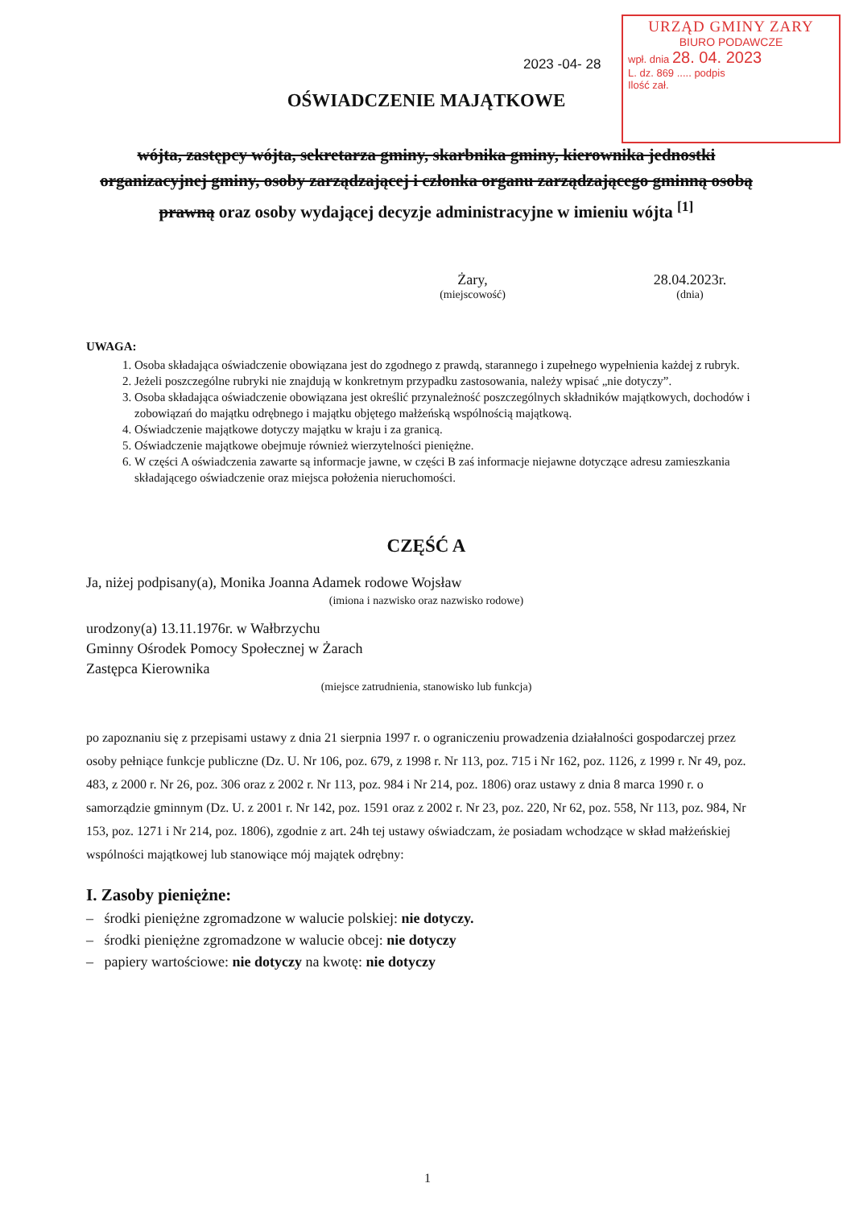2023 -04- 28
URZĄD GMINY ZARY
BIURO PODAWCZE
wpł. dnia 28. 04. 2023
L. dz. 869 ..... podpis
Ilość zał.
OŚWIADCZENIE MAJĄTKOWE
wójta, zastępcy wójta, sekretarza gminy, skarbnika gminy, kierownika jednostki organizacyjnej gminy, osoby zarządzającej i członka organu zarządzającego gminną osobą prawną oraz osoby wydającej decyzje administracyjne w imieniu wójta <sup>[1]</sup>
Żary,
(miejscowość)
28.04.2023r.
(dnia)
UWAGA:
1. Osoba składająca oświadczenie obowiązana jest do zgodnego z prawdą, starannego i zupełnego wypełnienia każdej z rubryk.
2. Jeżeli poszczególne rubryki nie znajdują w konkretnym przypadku zastosowania, należy wpisać „nie dotyczy”.
3. Osoba składająca oświadczenie obowiązana jest określić przynależność poszczególnych składników majątkowych, dochodów i zobowiązań do majątku odrębnego i majątku objętego małżeńską wspólnością majątkową.
4. Oświadczenie majątkowe dotyczy majątku w kraju i za granicą.
5. Oświadczenie majątkowe obejmuje również wierzytelności pieniężne.
6. W części A oświadczenia zawarte są informacje jawne, w części B zaś informacje niejawne dotyczące adresu zamieszkania składającego oświadczenie oraz miejsca położenia nieruchomości.
CZĘŚĆ A
Ja, niżej podpisany(a), Monika Joanna Adamek rodowe Wojsław
(imiona i nazwisko oraz nazwisko rodowe)
urodzony(a) 13.11.1976r. w Wałbrzychu
Gminny Ośrodek Pomocy Społecznej w Żarach
Zastępca Kierownika
(miejsce zatrudnienia, stanowisko lub funkcja)
po zapoznaniu się z przepisami ustawy z dnia 21 sierpnia 1997 r. o ograniczeniu prowadzenia działalności gospodarczej przez osoby pełniące funkcje publiczne (Dz. U. Nr 106, poz. 679, z 1998 r. Nr 113, poz. 715 i Nr 162, poz. 1126, z 1999 r. Nr 49, poz. 483, z 2000 r. Nr 26, poz. 306 oraz z 2002 r. Nr 113, poz. 984 i Nr 214, poz. 1806) oraz ustawy z dnia 8 marca 1990 r. o samorządzie gminnym (Dz. U. z 2001 r. Nr 142, poz. 1591 oraz z 2002 r. Nr 23, poz. 220, Nr 62, poz. 558, Nr 113, poz. 984, Nr 153, poz. 1271 i Nr 214, poz. 1806), zgodnie z art. 24h tej ustawy oświadczam, że posiadam wchodzące w skład małżeńskiej wspólności majątkowej lub stanowiące mój majątek odrębny:
I. Zasoby pieniężne:
– środki pieniężne zgromadzone w walucie polskiej: nie dotyczy.
– środki pieniężne zgromadzone w walucie obcej: nie dotyczy
– papiery wartościowe: nie dotyczy na kwotę: nie dotyczy
1